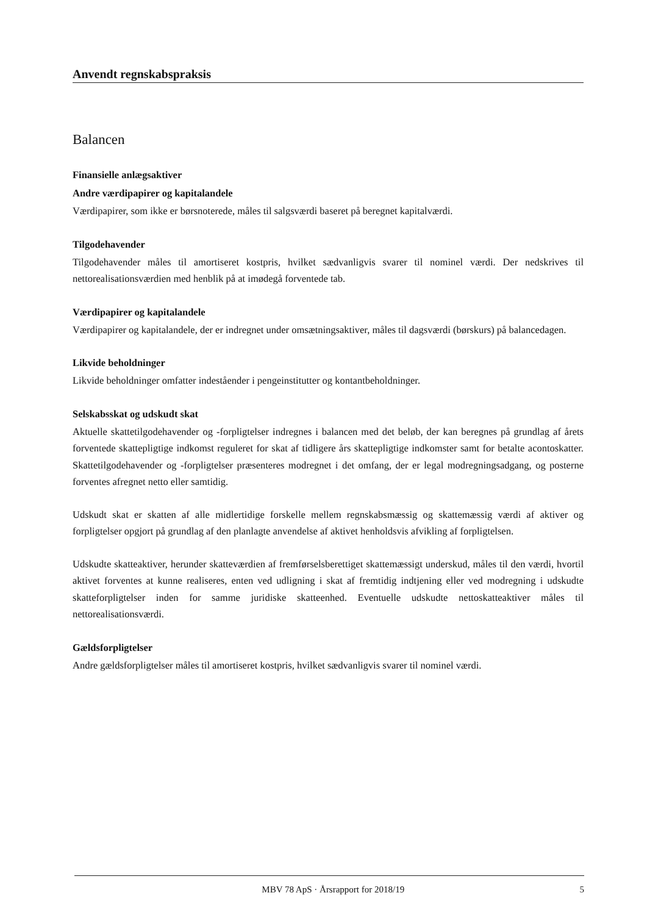Anvendt regnskabspraksis
Balancen
Finansielle anlægsaktiver
Andre værdipapirer og kapitalandele
Værdipapirer, som ikke er børsnoterede, måles til salgsværdi baseret på beregnet kapitalværdi.
Tilgodehavender
Tilgodehavender måles til amortiseret kostpris, hvilket sædvanligvis svarer til nominel værdi. Der ned­skrives til nettorealisationsværdien med henblik på at imødegå forventede tab.
Værdipapirer og kapitalandele
Værdipapirer og kapitalandele, der er indregnet under omsætningsaktiver, måles til dagsværdi (børskurs) på balancedagen.
Likvide beholdninger
Likvide beholdninger omfatter indeståender i pengeinstitutter og kontantbeholdninger.
Selskabsskat og udskudt skat
Aktuelle skattetilgodehavender og -forpligtelser indregnes i balancen med det beløb, der kan beregnes på grundlag af årets forventede skattepligtige indkomst reguleret for skat af tidligere års skattepligtige ind­komster samt for betalte acontoskatter. Skattetilgodehavender og -forpligtelser præsenteres modregnet i det omfang, der er legal modregningsadgang, og posterne forventes afregnet netto eller samtidig.
Udskudt skat er skatten af alle midlertidige forskelle mellem regnskabsmæssig og skattemæssig værdi af aktiver og forpligtelser opgjort på grundlag af den planlagte anvendelse af aktivet henholdsvis afvikling af forpligtelsen.
Udskudte skatteaktiver, herunder skatteværdien af fremførselsberettiget skattemæssigt underskud, måles til den værdi, hvortil aktivet forventes at kunne realiseres, enten ved udligning i skat af fremtidig indtje­ning eller ved modregning i udskudte skatteforpligtelser inden for samme juridiske skatteenhed. Eventu­elle udskudte nettoskatteaktiver måles til nettorealisationsværdi.
Gældsforpligtelser
Andre gældsforpligtelser måles til amortiseret kostpris, hvilket sædvanligvis svarer til nominel værdi.
MBV 78 ApS · Årsrapport for 2018/19 5